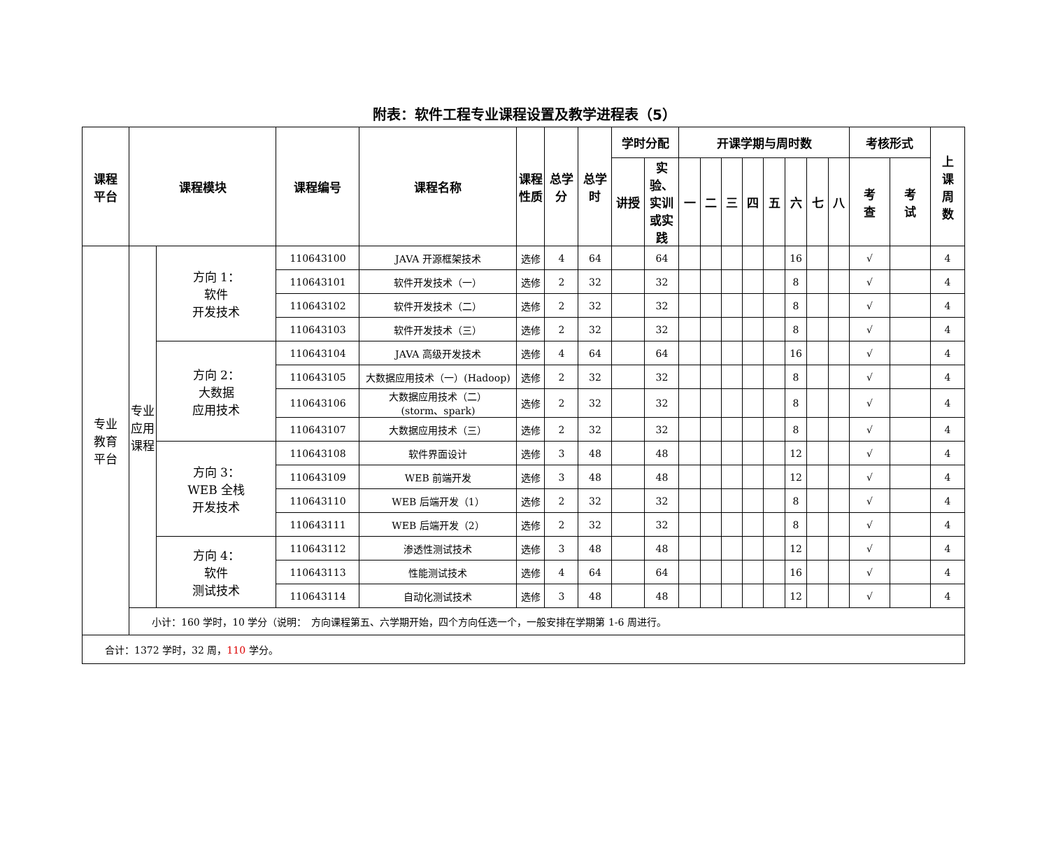附表：软件工程专业课程设置及教学进程表（5）
| 课程 平台 | 课程模块 | | 课程编号 | 课程名称 | 课程 性质 | 总学 分 | 总学 时 | 学时分配 | | 开课学期与周时数 | | | | | | | | 考核形式 | | 上 课 周 数 |
| --- | --- | --- | --- | --- | --- | --- | --- | --- | --- | --- | --- | --- | --- | --- | --- | --- | --- | --- | --- | --- |
| | | | | | | | | 讲授 | 实验、 实训 或实 践 | 一 | 二 | 三 | 四 | 五 | 六 | 七 | 八 | 考 查 | 考 试 | |
| 专业 教育 平台 | 专业 应用 课程 | 方向 1： 软件 开发技术 | 110643100 | JAVA 开源框架技术 | 选修 | 4 | 64 | | 64 | | | | | | 16 | | | √ | | 4 |
| | | | 110643101 | 软件开发技术（一） | 选修 | 2 | 32 | | 32 | | | | | | 8 | | | √ | | 4 |
| | | | 110643102 | 软件开发技术（二） | 选修 | 2 | 32 | | 32 | | | | | | 8 | | | √ | | 4 |
| | | | 110643103 | 软件开发技术（三） | 选修 | 2 | 32 | | 32 | | | | | | 8 | | | √ | | 4 |
| | | 方向 2： 大数据 应用技术 | 110643104 | JAVA 高级开发技术 | 选修 | 4 | 64 | | 64 | | | | | | 16 | | | √ | | 4 |
| | | | 110643105 | 大数据应用技术（一）(Hadoop) | 选修 | 2 | 32 | | 32 | | | | | | 8 | | | √ | | 4 |
| | | | 110643106 | 大数据应用技术（二） (storm、spark) | 选修 | 2 | 32 | | 32 | | | | | | 8 | | | √ | | 4 |
| | | | 110643107 | 大数据应用技术（三） | 选修 | 2 | 32 | | 32 | | | | | | 8 | | | √ | | 4 |
| | | 方向 3： WEB 全栈 开发技术 | 110643108 | 软件界面设计 | 选修 | 3 | 48 | | 48 | | | | | | 12 | | | √ | | 4 |
| | | | 110643109 | WEB 前端开发 | 选修 | 3 | 48 | | 48 | | | | | | 12 | | | √ | | 4 |
| | | | 110643110 | WEB 后端开发（1） | 选修 | 2 | 32 | | 32 | | | | | | 8 | | | √ | | 4 |
| | | | 110643111 | WEB 后端开发（2） | 选修 | 2 | 32 | | 32 | | | | | | 8 | | | √ | | 4 |
| | | 方向 4： 软件 测试技术 | 110643112 | 渗透性测试技术 | 选修 | 3 | 48 | | 48 | | | | | | 12 | | | √ | | 4 |
| | | | 110643113 | 性能测试技术 | 选修 | 4 | 64 | | 64 | | | | | | 16 | | | √ | | 4 |
| | | | 110643114 | 自动化测试技术 | 选修 | 3 | 48 | | 48 | | | | | | 12 | | | √ | | 4 |
| | 小计：160 学时，10 学分（说明： 方向课程第五、六学期开始，四个方向任选一个，一般安排在学期第 1-6 周进行。 | | | | | | | | | | | | | | | | | | | |
| 合计：1372 学时，32 周， 110 学分。 | | | | | | | | | | | | | | | | | | | | |